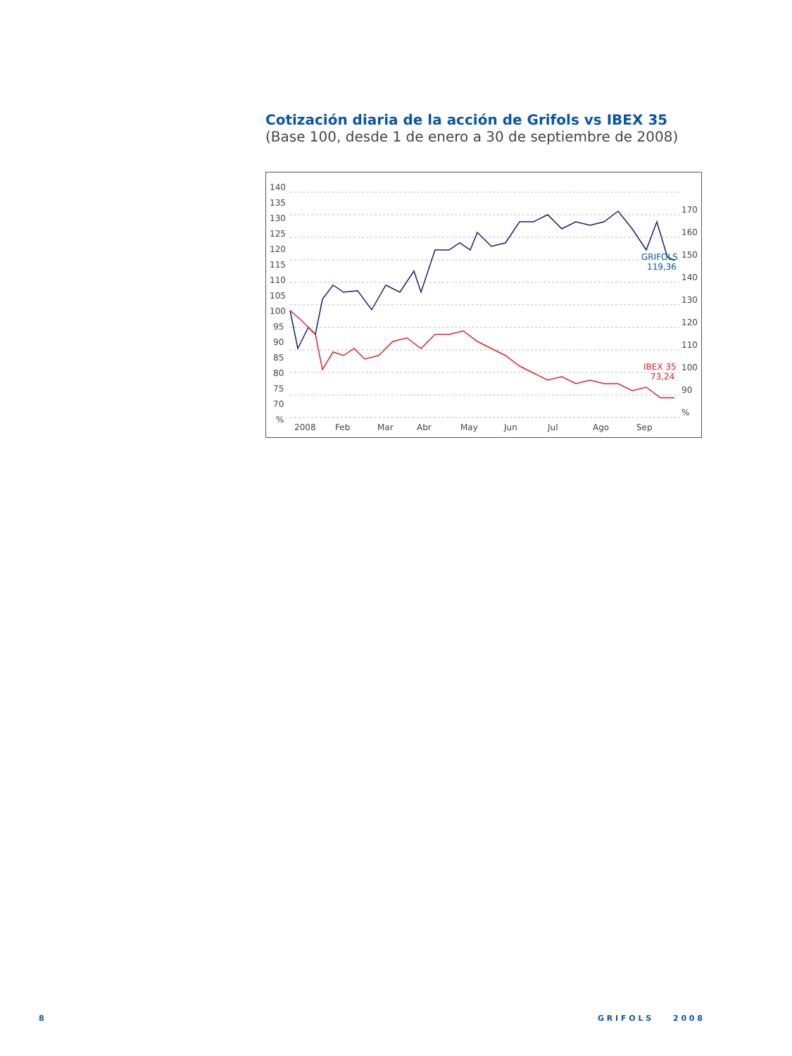Cotización diaria de la acción de Grifols vs IBEX 35
(Base 100, desde 1 de enero a 30 de septiembre de 2008)
140
135
130
125
120
115
110
105
100
95
90
85
80
75
70
%
170
160
150
140
130
120
110
100
90
%
2008
Feb
Mar
Abr
May
Jun
Jul
Ago
Sep
GRIFOLS
119,36
IBEX 35
73,24
8 G R I F O L S 2 0 0 8